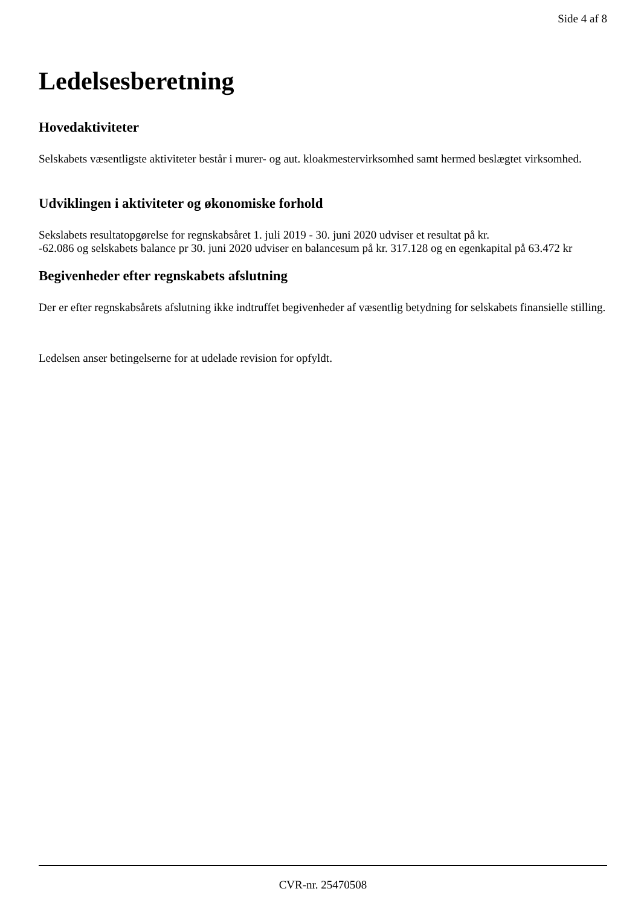Side 4 af 8
Ledelsesberetning
Hovedaktiviteter
Selskabets væsentligste aktiviteter består i murer- og aut. kloakmestervirksomhed samt hermed beslægtet virksomhed.
Udviklingen i aktiviteter og økonomiske forhold
Sekslabets resultatopgørelse for regnskabsåret 1. juli 2019 - 30. juni 2020 udviser et resultat på kr.
-62.086 og selskabets balance pr 30. juni 2020 udviser en balancesum på kr. 317.128 og en egenkapital på 63.472 kr
Begivenheder efter regnskabets afslutning
Der er efter regnskabsårets afslutning ikke indtruffet begivenheder af væsentlig betydning for selskabets finansielle stilling.
Ledelsen anser betingelserne for at udelade revision for opfyldt.
CVR-nr. 25470508